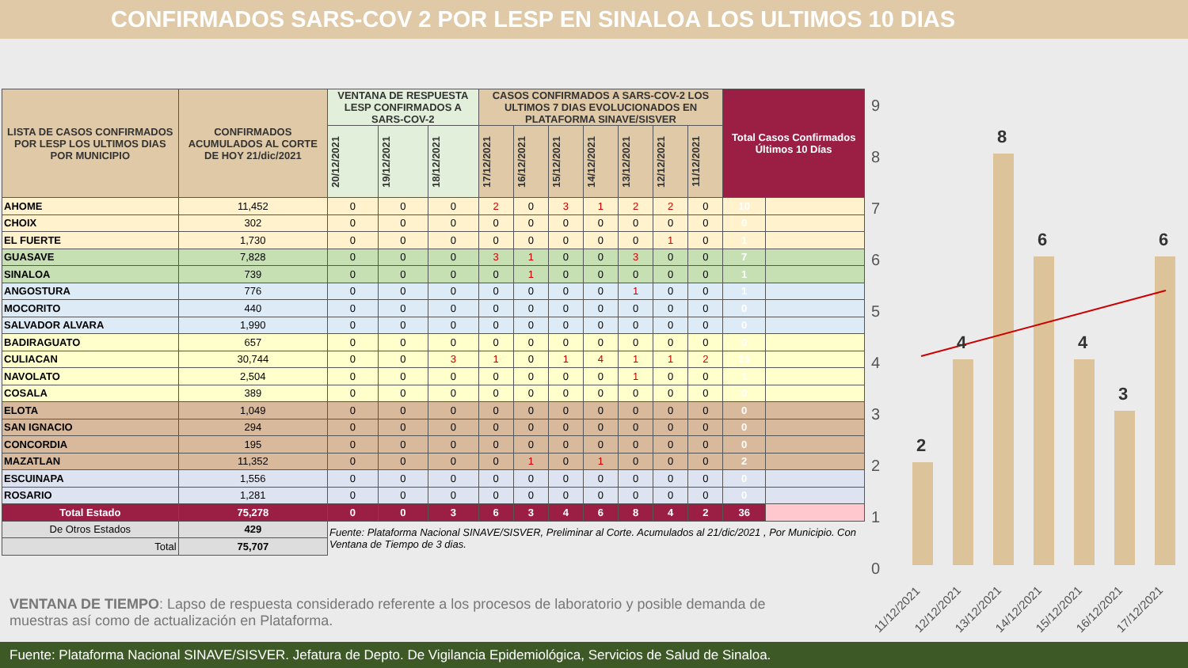CONFIRMADOS SARS-COV 2 POR LESP EN SINALOA LOS ULTIMOS 10 DIAS
| LISTA DE CASOS CONFIRMADOS POR LESP LOS ULTIMOS DIAS POR MUNICIPIO | CONFIRMADOS ACUMULADOS AL CORTE DE HOY 21/dic/2021 | VENTANA DE RESPUESTA LESP CONFIRMADOS A SARS-COV-2 | | | CASOS CONFIRMADOS A SARS-COV-2 LOS ULTIMOS 7 DIAS EVOLUCIONADOS EN PLATAFORMA SINAVE/SISVER | | | | | | | Total Casos Confirmados Últimos 10 Días | |
| --- | --- | --- | --- | --- | --- | --- | --- | --- | --- | --- | --- | --- | --- |
| | | 20/12/2021 | 19/12/2021 | 18/12/2021 | 17/12/2021 | 16/12/2021 | 15/12/2021 | 14/12/2021 | 13/12/2021 | 12/12/2021 | 11/12/2021 | | |
| AHOME | 11,452 | 0 | 0 | 0 | 2 | 0 | 3 | 1 | 2 | 2 | 0 | 10 | |
| CHOIX | 302 | 0 | 0 | 0 | 0 | 0 | 0 | 0 | 0 | 0 | 0 | 0 | |
| EL FUERTE | 1,730 | 0 | 0 | 0 | 0 | 0 | 0 | 0 | 0 | 1 | 0 | 1 | |
| GUASAVE | 7,828 | 0 | 0 | 0 | 3 | 1 | 0 | 0 | 3 | 0 | 0 | 7 | |
| SINALOA | 739 | 0 | 0 | 0 | 0 | 1 | 0 | 0 | 0 | 0 | 0 | 1 | |
| ANGOSTURA | 776 | 0 | 0 | 0 | 0 | 0 | 0 | 0 | 1 | 0 | 0 | 1 | |
| MOCORITO | 440 | 0 | 0 | 0 | 0 | 0 | 0 | 0 | 0 | 0 | 0 | 0 | |
| SALVADOR ALVARA | 1,990 | 0 | 0 | 0 | 0 | 0 | 0 | 0 | 0 | 0 | 0 | 0 | |
| BADIRAGUATO | 657 | 0 | 0 | 0 | 0 | 0 | 0 | 0 | 0 | 0 | 0 | 0 | |
| CULIACAN | 30,744 | 0 | 0 | 3 | 1 | 0 | 1 | 4 | 1 | 1 | 2 | 13 | |
| NAVOLATO | 2,504 | 0 | 0 | 0 | 0 | 0 | 0 | 0 | 1 | 0 | 0 | 1 | |
| COSALA | 389 | 0 | 0 | 0 | 0 | 0 | 0 | 0 | 0 | 0 | 0 | 0 | |
| ELOTA | 1,049 | 0 | 0 | 0 | 0 | 0 | 0 | 0 | 0 | 0 | 0 | 0 | |
| SAN IGNACIO | 294 | 0 | 0 | 0 | 0 | 0 | 0 | 0 | 0 | 0 | 0 | 0 | |
| CONCORDIA | 195 | 0 | 0 | 0 | 0 | 0 | 0 | 0 | 0 | 0 | 0 | 0 | |
| MAZATLAN | 11,352 | 0 | 0 | 0 | 0 | 1 | 0 | 1 | 0 | 0 | 0 | 2 | |
| ESCUINAPA | 1,556 | 0 | 0 | 0 | 0 | 0 | 0 | 0 | 0 | 0 | 0 | 0 | |
| ROSARIO | 1,281 | 0 | 0 | 0 | 0 | 0 | 0 | 0 | 0 | 0 | 0 | 0 | |
| Total Estado | 75,278 | 0 | 0 | 3 | 6 | 3 | 4 | 6 | 8 | 4 | 2 | 36 | |
| De Otros Estados | 429 | Fuente: Plataforma Nacional SINAVE/SISVER, Preliminar al Corte. Acumulados al 21/dic/2021 , Por Municipio. Con Ventana de Tiempo de 3 dias. | | | | | | | | | | | |
| Total | 75,707 | | | | | | | | | | | | |
9
8
7
6
5
4
3
2
1
0
2
4
8
6
4
3
6
11/12/2021
12/12/2021
13/12/2021
14/12/2021
15/12/2021
16/12/2021
17/12/2021
VENTANA DE TIEMPO: Lapso de respuesta considerado referente a los procesos de laboratorio y posible demanda de muestras así como de actualización en Plataforma.
Fuente: Plataforma Nacional SINAVE/SISVER. Jefatura de Depto. De Vigilancia Epidemiológica, Servicios de Salud de Sinaloa.